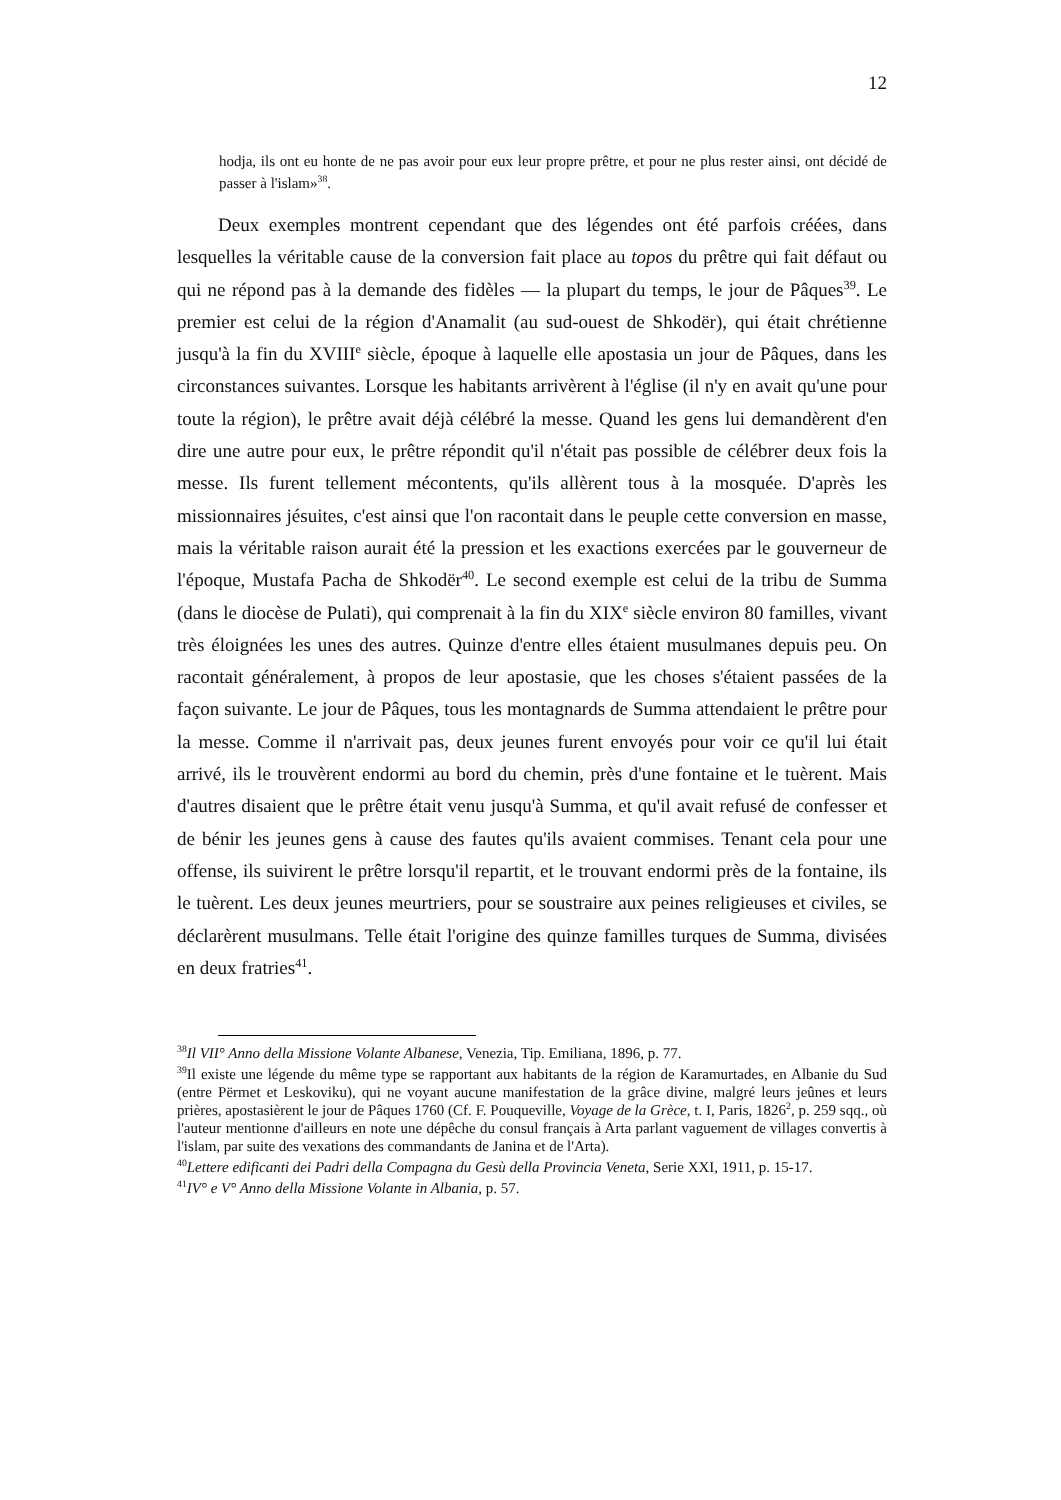12
hodja, ils ont eu honte de ne pas avoir pour eux leur propre prêtre, et pour ne plus rester ainsi, ont décidé de passer à l'islam»<sup>38</sup>.
Deux exemples montrent cependant que des légendes ont été parfois créées, dans lesquelles la véritable cause de la conversion fait place au topos du prêtre qui fait défaut ou qui ne répond pas à la demande des fidèles — la plupart du temps, le jour de Pâques<sup>39</sup>. Le premier est celui de la région d'Anamalit (au sud-ouest de Shkodër), qui était chrétienne jusqu'à la fin du XVIII<sup>e</sup> siècle, époque à laquelle elle apostasia un jour de Pâques, dans les circonstances suivantes. Lorsque les habitants arrivèrent à l'église (il n'y en avait qu'une pour toute la région), le prêtre avait déjà célébré la messe. Quand les gens lui demandèrent d'en dire une autre pour eux, le prêtre répondit qu'il n'était pas possible de célébrer deux fois la messe. Ils furent tellement mécontents, qu'ils allèrent tous à la mosquée. D'après les missionnaires jésuites, c'est ainsi que l'on racontait dans le peuple cette conversion en masse, mais la véritable raison aurait été la pression et les exactions exercées par le gouverneur de l'époque, Mustafa Pacha de Shkodër<sup>40</sup>. Le second exemple est celui de la tribu de Summa (dans le diocèse de Pulati), qui comprenait à la fin du XIX<sup>e</sup> siècle environ 80 familles, vivant très éloignées les unes des autres. Quinze d'entre elles étaient musulmanes depuis peu. On racontait généralement, à propos de leur apostasie, que les choses s'étaient passées de la façon suivante. Le jour de Pâques, tous les montagnards de Summa attendaient le prêtre pour la messe. Comme il n'arrivait pas, deux jeunes furent envoyés pour voir ce qu'il lui était arrivé, ils le trouvèrent endormi au bord du chemin, près d'une fontaine et le tuèrent. Mais d'autres disaient que le prêtre était venu jusqu'à Summa, et qu'il avait refusé de confesser et de bénir les jeunes gens à cause des fautes qu'ils avaient commises. Tenant cela pour une offense, ils suivirent le prêtre lorsqu'il repartit, et le trouvant endormi près de la fontaine, ils le tuèrent. Les deux jeunes meurtriers, pour se soustraire aux peines religieuses et civiles, se déclarèrent musulmans. Telle était l'origine des quinze familles turques de Summa, divisées en deux fratries<sup>41</sup>.
<sup>38</sup> Il VII° Anno della Missione Volante Albanese, Venezia, Tip. Emiliana, 1896, p. 77.
<sup>39</sup> Il existe une légende du même type se rapportant aux habitants de la région de Karamurtades, en Albanie du Sud (entre Përmet et Leskoviku), qui ne voyant aucune manifestation de la grâce divine, malgré leurs jeûnes et leurs prières, apostasièrent le jour de Pâques 1760 (Cf. F. Pouqueville, Voyage de la Grèce, t. I, Paris, 1826<sup>2</sup>, p. 259 sqq., où l'auteur mentionne d'ailleurs en note une dépêche du consul français à Arta parlant vaguement de villages convertis à l'islam, par suite des vexations des commandants de Janina et de l'Arta).
<sup>40</sup> Lettere edificanti dei Padri della Compagna du Gesù della Provincia Veneta, Serie XXI, 1911, p. 15-17.
<sup>41</sup> IV° e V° Anno della Missione Volante in Albania, p. 57.